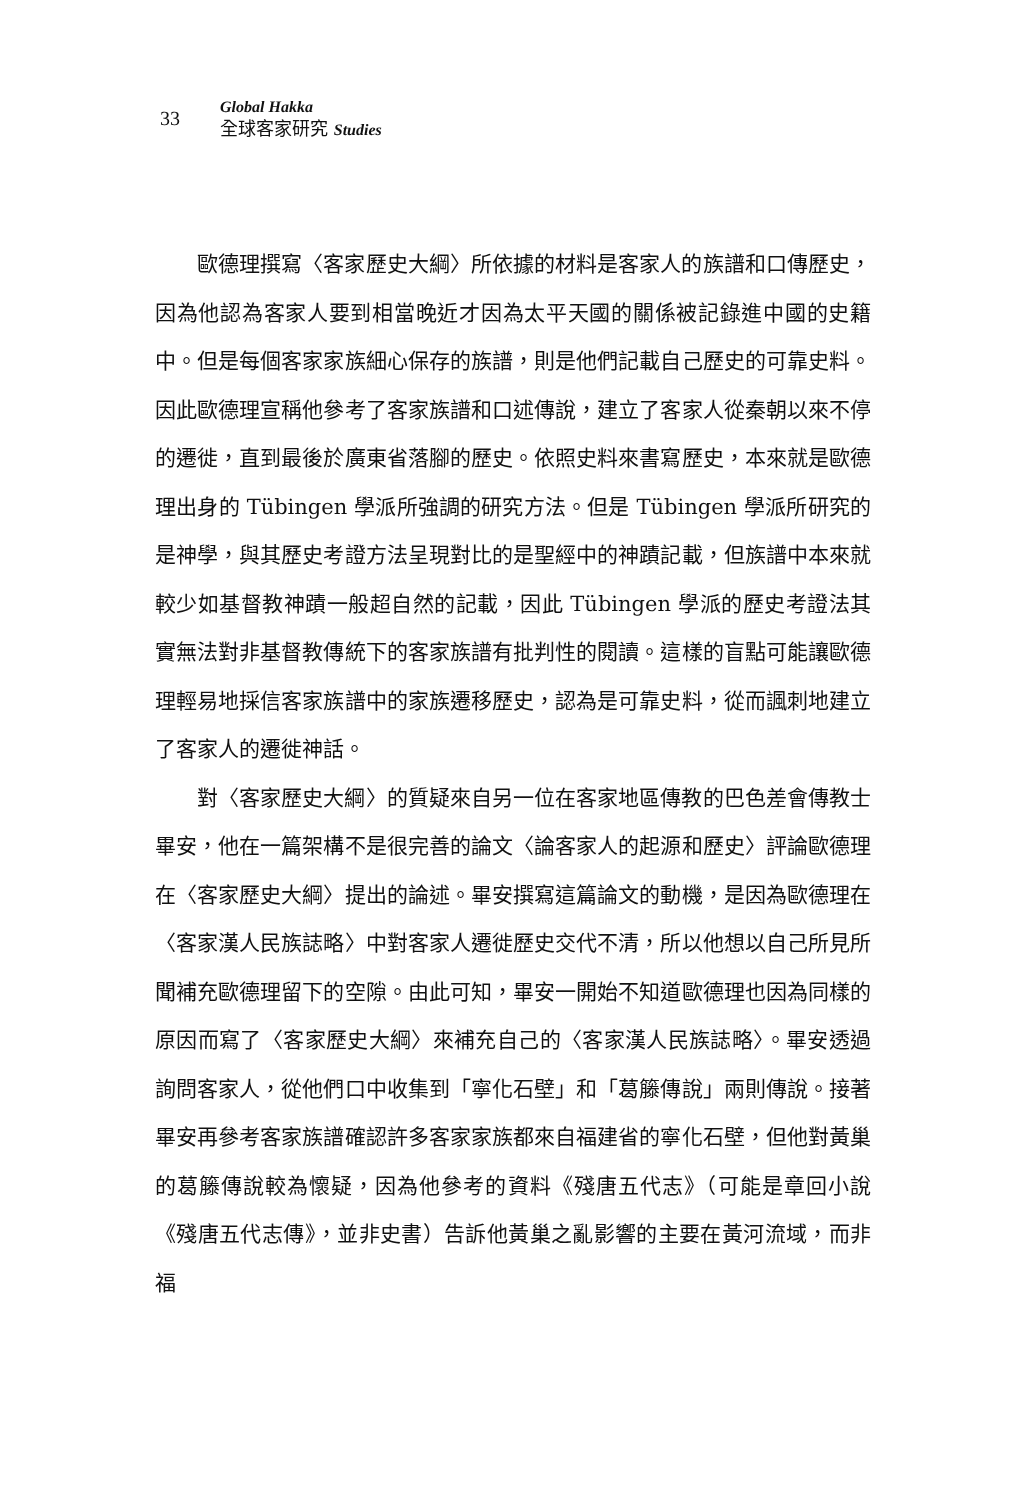33
Global Hakka
全球客家研究 Studies
歐德理撰寫〈客家歷史大綱〉所依據的材料是客家人的族譜和口傳歷史，因為他認為客家人要到相當晚近才因為太平天國的關係被記錄進中國的史籍中。但是每個客家家族細心保存的族譜，則是他們記載自己歷史的可靠史料。因此歐德理宣稱他參考了客家族譜和口述傳說，建立了客家人從秦朝以來不停的遷徙，直到最後於廣東省落腳的歷史。依照史料來書寫歷史，本來就是歐德理出身的 Tübingen 學派所強調的研究方法。但是 Tübingen 學派所研究的是神學，與其歷史考證方法呈現對比的是聖經中的神蹟記載，但族譜中本來就較少如基督教神蹟一般超自然的記載，因此 Tübingen 學派的歷史考證法其實無法對非基督教傳統下的客家族譜有批判性的閱讀。這樣的盲點可能讓歐德理輕易地採信客家族譜中的家族遷移歷史，認為是可靠史料，從而諷刺地建立了客家人的遷徙神話。
對〈客家歷史大綱〉的質疑來自另一位在客家地區傳教的巴色差會傳教士畢安，他在一篇架構不是很完善的論文〈論客家人的起源和歷史〉評論歐德理在〈客家歷史大綱〉提出的論述。畢安撰寫這篇論文的動機，是因為歐德理在〈客家漢人民族誌略〉中對客家人遷徙歷史交代不清，所以他想以自己所見所聞補充歐德理留下的空隙。由此可知，畢安一開始不知道歐德理也因為同樣的原因而寫了〈客家歷史大綱〉來補充自己的〈客家漢人民族誌略〉。畢安透過詢問客家人，從他們口中收集到「寧化石壁」和「葛籐傳說」兩則傳說。接著畢安再參考客家族譜確認許多客家家族都來自福建省的寧化石壁，但他對黃巢的葛籐傳說較為懷疑，因為他參考的資料《殘唐五代志》（可能是章回小說《殘唐五代志傳》，並非史書）告訴他黃巢之亂影響的主要在黃河流域，而非福